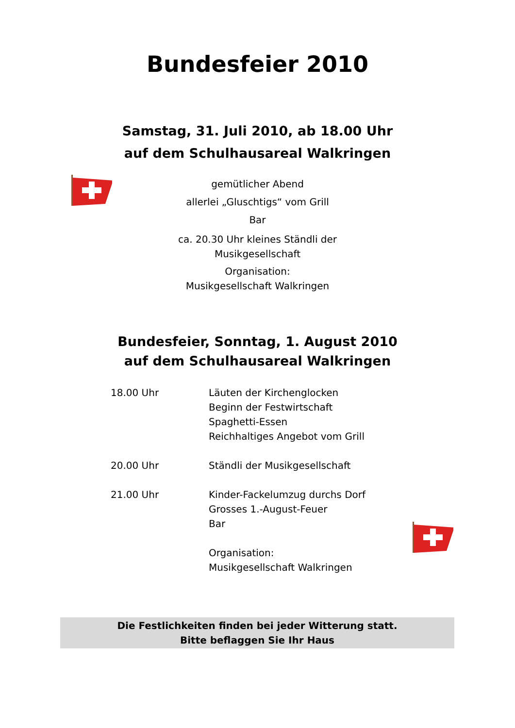Bundesfeier 2010
Samstag, 31. Juli 2010, ab 18.00 Uhr
auf dem Schulhausareal Walkringen
gemütlicher Abend
allerlei „Gluschtigs“ vom Grill
Bar
ca. 20.30 Uhr kleines Ständli der
Musikgesellschaft
Organisation:
Musikgesellschaft Walkringen
Bundesfeier, Sonntag, 1. August 2010
auf dem Schulhausareal Walkringen
18.00 Uhr Läuten der Kirchenglocken
Beginn der Festwirtschaft
Spaghetti-Essen
Reichhaltiges Angebot vom Grill
20.00 Uhr Ständli der Musikgesellschaft
21.00 Uhr Kinder-Fackelumzug durchs Dorf
Grosses 1.-August-Feuer
Bar
Organisation:
Musikgesellschaft Walkringen
Die Festlichkeiten finden bei jeder Witterung statt.
Bitte beflaggen Sie Ihr Haus